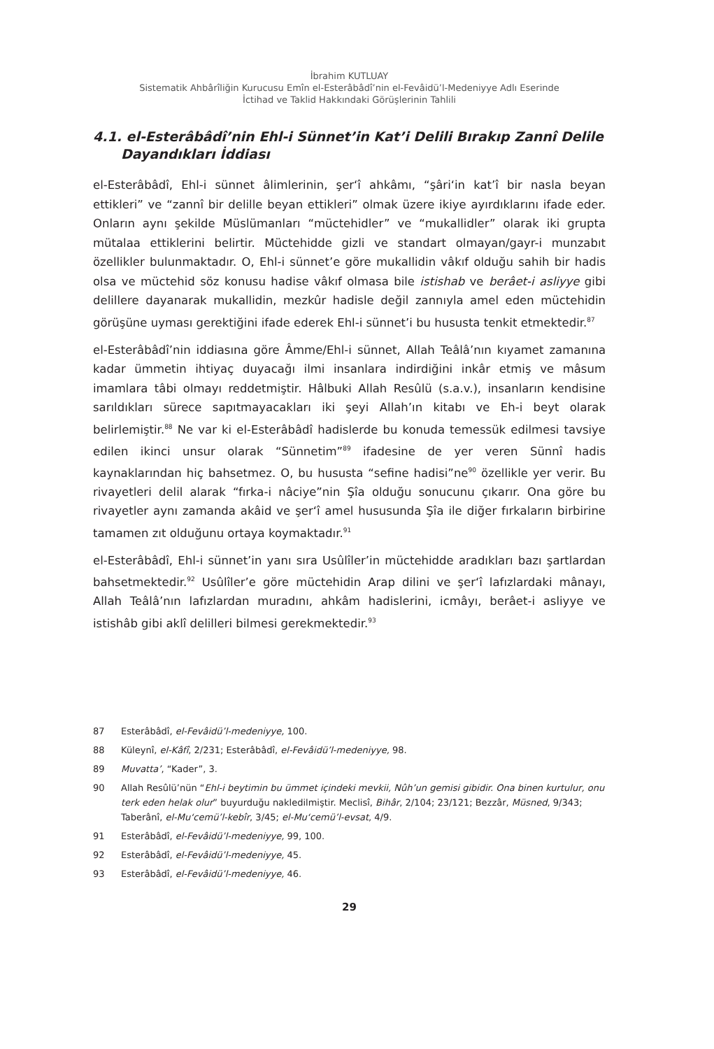İbrahim KUTLUAY
Sistematik Ahbârîliğin Kurucusu Emîn el-Esterâbâdî’nin el-Fevâidü’l-Medeniyye Adlı Eserinde
İctihad ve Taklid Hakkındaki Görüşlerinin Tahlili
4.1. el-Esterâbâdî’nin Ehl-i Sünnet’in Kat’i Delili Bırakıp Zannî Delile Dayandıkları İddiası
el-Esterâbâdî, Ehl-i sünnet âlimlerinin, şer‘î ahkâmı, “şâri‘in kat’î bir nasla beyan ettikleri” ve “zannî bir delille beyan ettikleri” olmak üzere ikiye ayırdıklarını ifade eder. Onların aynı şekilde Müslümanları “müctehidler” ve “mukallidler” olarak iki grupta mütalaa ettiklerini belirtir. Müctehidde gizli ve standart olmayan/gayr-i munzabıt özellikler bulunmaktadır. O, Ehl-i sünnet’e göre mukallidin vâkıf olduğu sahih bir hadis olsa ve müctehid söz konusu hadise vâkıf olmasa bile istishab ve berâet-i asliyye gibi delillere dayanarak mukallidin, mezkûr hadisle değil zannıyla amel eden müctehidin görüşüne uyması gerektiğini ifade ederek Ehl-i sünnet’i bu hususta tenkit etmektedir.<sup>87</sup>
el-Esterâbâdî’nin iddiasına göre Âmme/Ehl-i sünnet, Allah Teâlâ’nın kıyamet zamanına kadar ümmetin ihtiyaç duyacağı ilmi insanlara indirdiğini inkâr etmiş ve mâsum imamlara tâbi olmayı reddetmiştir. Hâlbuki Allah Resûlü (s.a.v.), insanların kendisine sarıldıkları sürece sapıtmayacakları iki şeyi Allah’ın kitabı ve Eh-i beyt olarak belirlemiştir.<sup>88</sup> Ne var ki el-Esterâbâdî hadislerde bu konuda temessük edilmesi tavsiye edilen ikinci unsur olarak “Sünnetim”<sup>89</sup> ifadesine de yer veren Sünnî hadis kaynaklarından hiç bahsetmez. O, bu hususta “sefine hadisi”ne<sup>90</sup> özellikle yer verir. Bu rivayetleri delil alarak “fırka-i nâciye”nin Şîa olduğu sonucunu çıkarır. Ona göre bu rivayetler aynı zamanda akâid ve şer‘î amel hususunda Şîa ile diğer fırkaların birbirine tamamen zıt olduğunu ortaya koymaktadır.<sup>91</sup>
el-Esterâbâdî, Ehl-i sünnet’in yanı sıra Usûlîler’in müctehidde aradıkları bazı şartlardan bahsetmektedir.<sup>92</sup> Usûlîler’e göre müctehidin Arap dilini ve şer‘î lafızlardaki mânayı, Allah Teâlâ’nın lafızlardan muradını, ahkâm hadislerini, icmâyı, berâet-i asliyye ve istishâb gibi aklî delilleri bilmesi gerekmektedir.<sup>93</sup>
87 Esterâbâdî, el-Fevâidü’l-medeniyye, 100.
88 Küleynî, el-Kâfî, 2/231; Esterâbâdî, el-Fevâidü’l-medeniyye, 98.
89 Muvatta’, “Kader”, 3.
90 Allah Resûlü’nün “Ehl-i beytimin bu ümmet içindeki mevkii, Nûh’un gemisi gibidir. Ona binen kurtulur, onu terk eden helak olur” buyurduğu nakledilmiştir. Meclisî, Bihâr, 2/104; 23/121; Bezzâr, Müsned, 9/343; Taberânî, el-Mu‘cemü’l-kebîr, 3/45; el-Mu‘cemü’l-evsat, 4/9.
91 Esterâbâdî, el-Fevâidü’l-medeniyye, 99, 100.
92 Esterâbâdî, el-Fevâidü’l-medeniyye, 45.
93 Esterâbâdî, el-Fevâidü’l-medeniyye, 46.
29